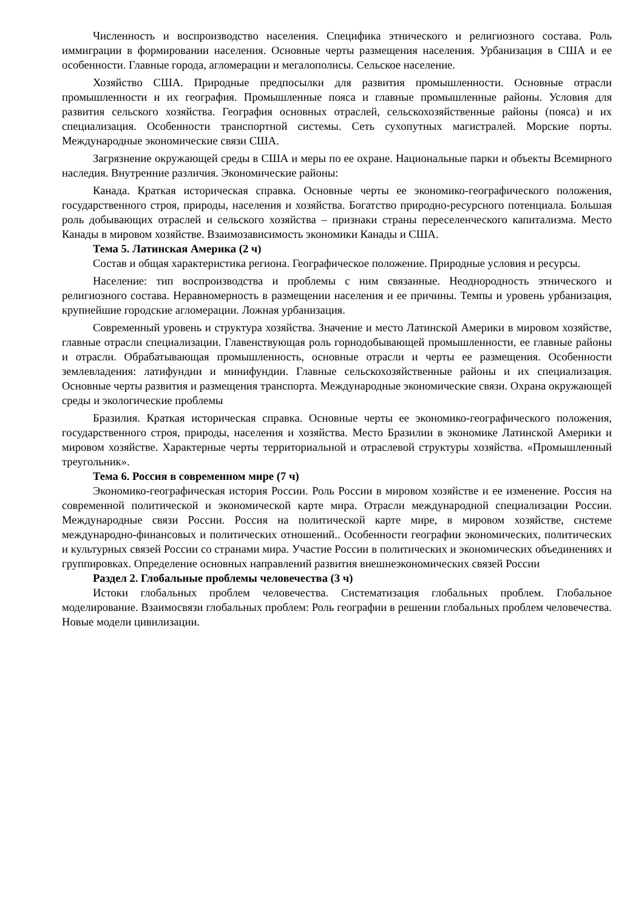Численность и воспроизводство населения. Специфика этнического и религиозного состава. Роль иммиграции в формировании населения. Основные черты размещения населения. Урбанизация в США и ее особенности. Главные города, агломерации и мегалополисы. Сельское население.
Хозяйство США. Природные предпосылки для развития промышленности. Основные отрасли промышленности и их география. Промышленные пояса и главные промышленные районы. Условия для развития сельского хозяйства. География основных отраслей, сельскохозяйственные районы (пояса) и их специализация. Особенности транспортной системы. Сеть сухопутных магистралей. Морские порты. Международные экономические связи США.
Загрязнение окружающей среды в США и меры по ее охране. Национальные парки и объекты Всемирного наследия. Внутренние различия. Экономические районы:
Канада. Краткая историческая справка. Основные черты ее экономико-географического положения, государственного строя, природы, населения и хозяйства. Богатство природно-ресурсного потенциала. Большая роль добывающих отраслей и сельского хозяйства – признаки страны переселенческого капитализма. Место Канады в мировом хозяйстве. Взаимозависимость экономики Канады и США.
Тема 5. Латинская Америка (2 ч)
Состав и общая характеристика региона. Географическое положение. Природные условия и ресурсы.
Население: тип воспроизводства и проблемы с ним связанные. Неоднородность этнического и религиозного состава. Неравномерность в размещении населения и ее причины. Темпы и уровень урбанизация, крупнейшие городские агломерации. Ложная урбанизация.
Современный уровень и структура хозяйства. Значение и место Латинской Америки в мировом хозяйстве, главные отрасли специализации. Главенствующая роль горнодобывающей промышленности, ее главные районы и отрасли. Обрабатывающая промышленность, основные отрасли и черты ее размещения. Особенности землевладения: латифундии и минифундии. Главные сельскохозяйственные районы и их специализация. Основные черты развития и размещения транспорта. Международные экономические связи. Охрана окружающей среды и экологические проблемы
Бразилия. Краткая историческая справка. Основные черты ее экономико-географического положения, государственного строя, природы, населения и хозяйства. Место Бразилии в экономике Латинской Америки и мировом хозяйстве. Характерные черты территориальной и отраслевой структуры хозяйства. «Промышленный треугольник».
Тема 6. Россия в современном мире (7 ч)
Экономико-географическая история России. Роль России в мировом хозяйстве и ее изменение. Россия на современной политической и экономической карте мира. Отрасли международной специализации России. Международные связи России. Россия на политической карте мире, в мировом хозяйстве, системе международно-финансовых и политических отношений.. Особенности географии экономических, политических и культурных связей России со странами мира. Участие России в политических и экономических объединениях и группировках. Определение основных направлений развития внешнеэкономических связей России
Раздел 2. Глобальные проблемы человечества (3 ч)
Истоки глобальных проблем человечества. Систематизация глобальных проблем. Глобальное моделирование. Взаимосвязи глобальных проблем: Роль географии в решении глобальных проблем человечества. Новые модели цивилизации.